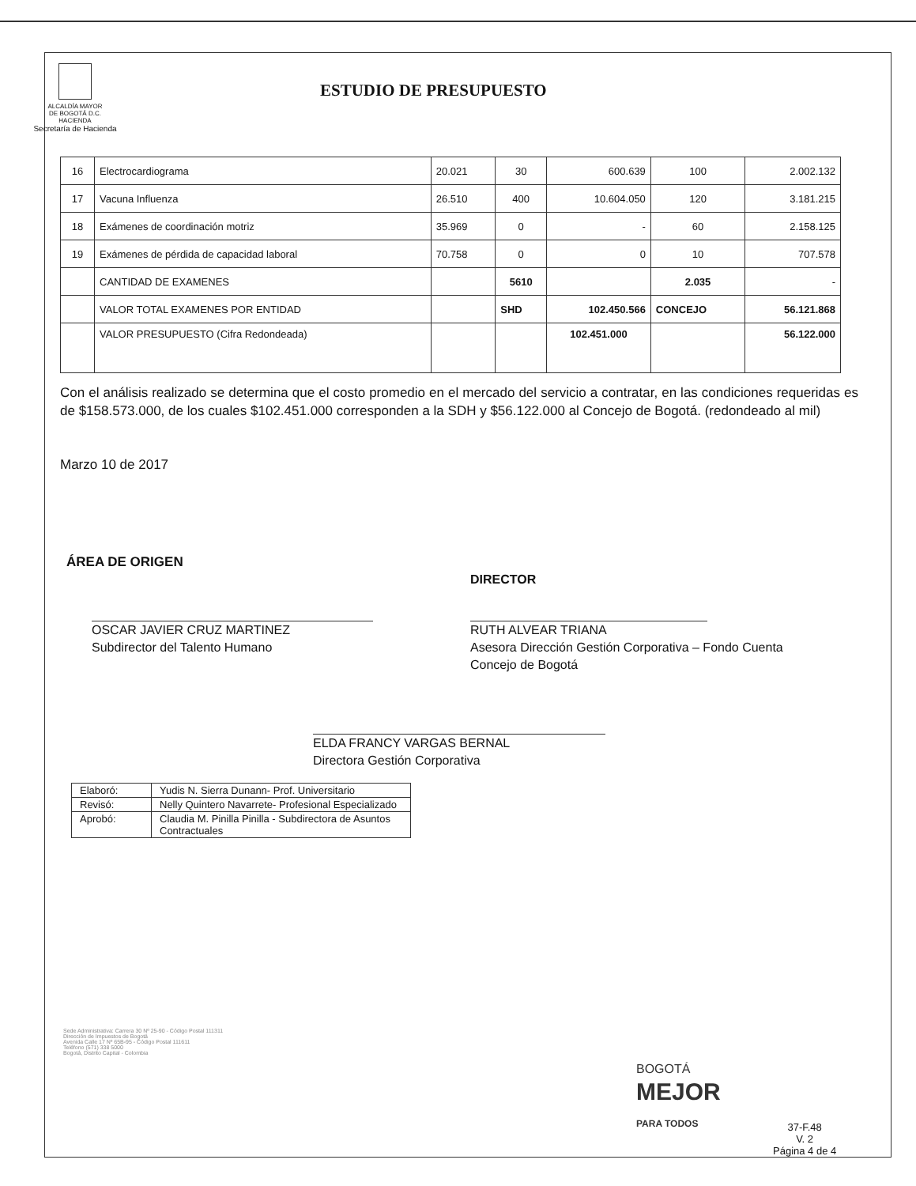ALCALDÍA MAYOR
DE BOGOTÁ D.C.
HACIENDA
Secretaría de Hacienda
ESTUDIO DE PRESUPUESTO
| 16 | Electrocardiograma | 20.021 | 30 | 600.639 | 100 | 2.002.132 |
| 17 | Vacuna Influenza | 26.510 | 400 | 10.604.050 | 120 | 3.181.215 |
| 18 | Exámenes de coordinación motriz | 35.969 | 0 | - | 60 | 2.158.125 |
| 19 | Exámenes de pérdida de capacidad laboral | 70.758 | 0 | 0 | 10 | 707.578 |
| | CANTIDAD DE EXAMENES | | 5610 | | 2.035 | - |
| | VALOR TOTAL EXAMENES POR ENTIDAD | | SHD | 102.450.566 | CONCEJO | 56.121.868 |
| | VALOR PRESUPUESTO (Cifra Redondeada) | | | 102.451.000 | | 56.122.000 |
Con el análisis realizado se determina que el costo promedio en el mercado del servicio a contratar, en las condiciones requeridas es de $158.573.000, de los cuales $102.451.000 corresponden a la SDH y $56.122.000 al Concejo de Bogotá. (redondeado al mil)
Marzo 10 de 2017
ÁREA DE ORIGEN
OSCAR JAVIER CRUZ MARTINEZ
Subdirector del Talento Humano
DIRECTOR
RUTH ALVEAR TRIANA
Asesora Dirección Gestión Corporativa – Fondo Cuenta
Concejo de Bogotá
ELDA FRANCY VARGAS BERNAL
Directora Gestión Corporativa
| Elaboró: | Yudis N. Sierra Dunann- Prof. Universitario |
| Revisó: | Nelly Quintero Navarrete- Profesional Especializado |
| Aprobó: | Claudia M. Pinilla Pinilla - Subdirectora de Asuntos Contractuales |
Sede Administrativa: Carrera 30 Nº 25-90 - Código Postal 111311
Dirección de Impuestos de Bogotá
Avenida Calle 17 Nº 65B-95 - Código Postal 111611
Teléfono (571) 338 5000
Bogotá, Distrito Capital - Colombia
BOGOTÁ
MEJOR
PARA TODOS
37-F.48
V. 2
Página 4 de 4